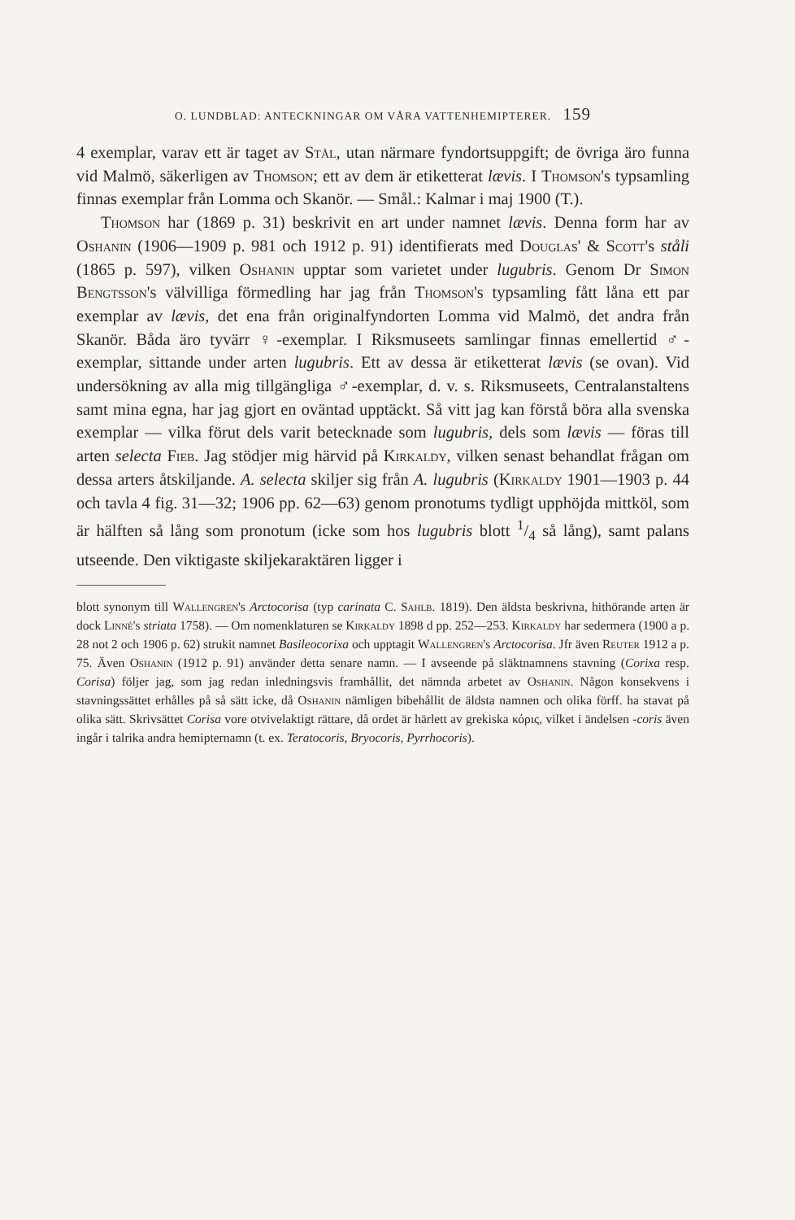O. LUNDBLAD: ANTECKNINGAR OM VÅRA VATTENHEMIPTERER. 159
4 exemplar, varav ett är taget av Stål, utan närmare fyndortsuppgift; de övriga äro funna vid Malmö, säkerligen av Thomson; ett av dem är etiketterat lævis. I Thomson's typsamling finnas exemplar från Lomma och Skanör. — Smål.: Kalmar i maj 1900 (T.).
Thomson har (1869 p. 31) beskrivit en art under namnet lævis. Denna form har av Oshanin (1906—1909 p. 981 och 1912 p. 91) identifierats med Douglas' & Scott's ståli (1865 p. 597), vilken Oshanin upptar som varietet under lugubris. Genom Dr Simon Bengtsson's välvilliga förmedling har jag från Thomson's typsamling fått låna ett par exemplar av lævis, det ena från originalfyndorten Lomma vid Malmö, det andra från Skanör. Båda äro tyvärr ♀-exemplar. I Riksmuseets samlingar finnas emellertid ♂-exemplar, sittande under arten lugubris. Ett av dessa är etiketterat lævis (se ovan). Vid undersökning av alla mig tillgängliga ♂-exemplar, d. v. s. Riksmuseets, Centralanstaltens samt mina egna, har jag gjort en oväntad upptäckt. Så vitt jag kan förstå böra alla svenska exemplar — vilka förut dels varit betecknade som lugubris, dels som lævis — föras till arten selecta Fieb. Jag stödjer mig härvid på Kirkaldy, vilken senast behandlat frågan om dessa arters åtskiljande. A. selecta skiljer sig från A. lugubris (Kirkaldy 1901—1903 p. 44 och tavla 4 fig. 31—32; 1906 pp. 62—63) genom pronotums tydligt upphöjda mittköl, som är hälften så lång som pronotum (icke som hos lugubris blott 1/4 så lång), samt palans utseende. Den viktigaste skiljekaraktären ligger i
blott synonym till Wallengren's Arctocorisa (typ carinata C. Sahlb. 1819). Den äldsta beskrivna, hithörande arten är dock Linné's striata 1758). — Om nomenklaturen se Kirkaldy 1898 d pp. 252—253. Kirkaldy har sedermera (1900 a p. 28 not 2 och 1906 p. 62) strukit namnet Basileocorixa och upptagit Wallengren's Arctocorisa. Jfr även Reuter 1912 a p. 75. Även Oshanin (1912 p. 91) använder detta senare namn. — I avseende på släktnamnens stavning (Corixa resp. Corisa) följer jag, som jag redan inledningsvis framhållit, det nämnda arbetet av Oshanin. Någon konsekvens i stavningssättet erhålles på så sätt icke, då Oshanin nämligen bibehållit de äldsta namnen och olika förff. ha stavat på olika sätt. Skrivsättet Corisa vore otvivelaktigt rättare, då ordet är härlett av grekiska κόρις, vilket i ändelsen -coris även ingår i talrika andra hemipternamn (t. ex. Teratocoris, Bryocoris, Pyrrhocoris).